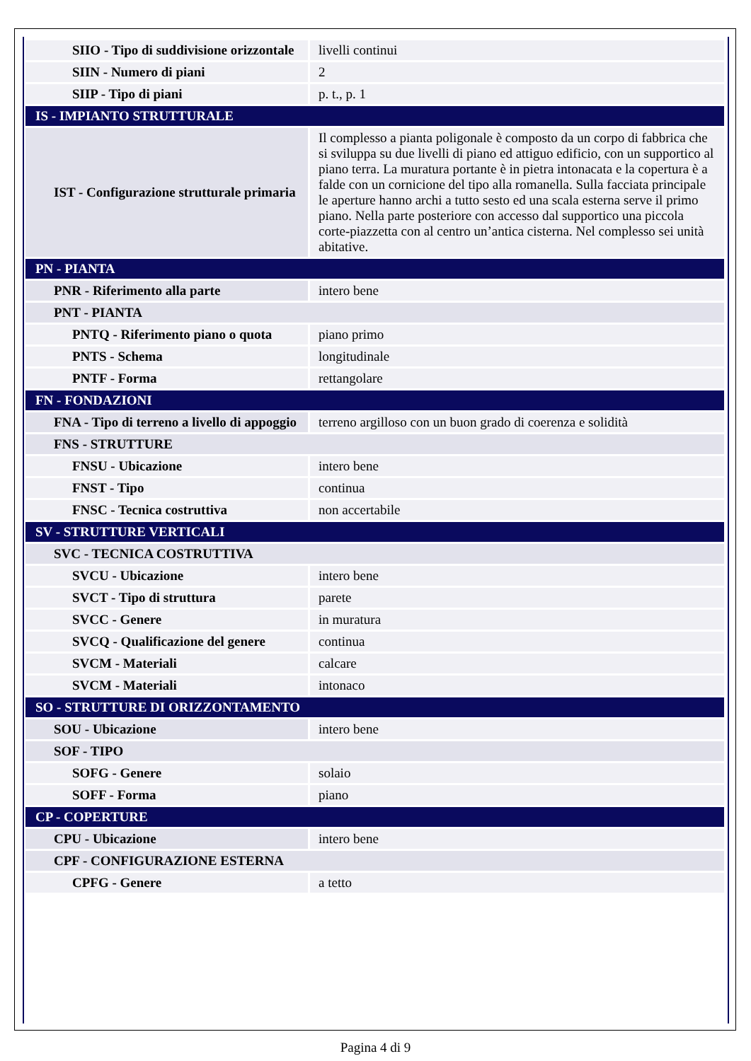| SIIO - Tipo di suddivisione orizzontale | livelli continui |
| SIIN - Numero di piani | 2 |
| SIIP - Tipo di piani | p. t., p. 1 |
| IS - IMPIANTO STRUTTURALE | |
| IST - Configurazione strutturale primaria | Il complesso a pianta poligonale è composto da un corpo di fabbrica che si sviluppa su due livelli di piano ed attiguo edificio, con un supportico al piano terra. La muratura portante è in pietra intonacata e la copertura è a falde con un cornicione del tipo alla romanella. Sulla facciata principale le aperture hanno archi a tutto sesto ed una scala esterna serve il primo piano. Nella parte posteriore con accesso dal supportico una piccola corte-piazzetta con al centro un’antica cisterna. Nel complesso sei unità abitative. |
| PN - PIANTA | |
| PNR - Riferimento alla parte | intero bene |
| PNT - PIANTA | |
| PNTQ - Riferimento piano o quota | piano primo |
| PNTS - Schema | longitudinale |
| PNTF - Forma | rettangolare |
| FN - FONDAZIONI | |
| FNA - Tipo di terreno a livello di appoggio | terreno argilloso con un buon grado di coerenza e solidità |
| FNS - STRUTTURE | |
| FNSU - Ubicazione | intero bene |
| FNST - Tipo | continua |
| FNSC - Tecnica costruttiva | non accertabile |
| SV - STRUTTURE VERTICALI | |
| SVC - TECNICA COSTRUTTIVA | |
| SVCU - Ubicazione | intero bene |
| SVCT - Tipo di struttura | parete |
| SVCC - Genere | in muratura |
| SVCQ - Qualificazione del genere | continua |
| SVCM - Materiali | calcare |
| SVCM - Materiali | intonaco |
| SO - STRUTTURE DI ORIZZONTAMENTO | |
| SOU - Ubicazione | intero bene |
| SOF - TIPO | |
| SOFG - Genere | solaio |
| SOFF - Forma | piano |
| CP - COPERTURE | |
| CPU - Ubicazione | intero bene |
| CPF - CONFIGURAZIONE ESTERNA | |
| CPFG - Genere | a tetto |
Pagina 4 di 9